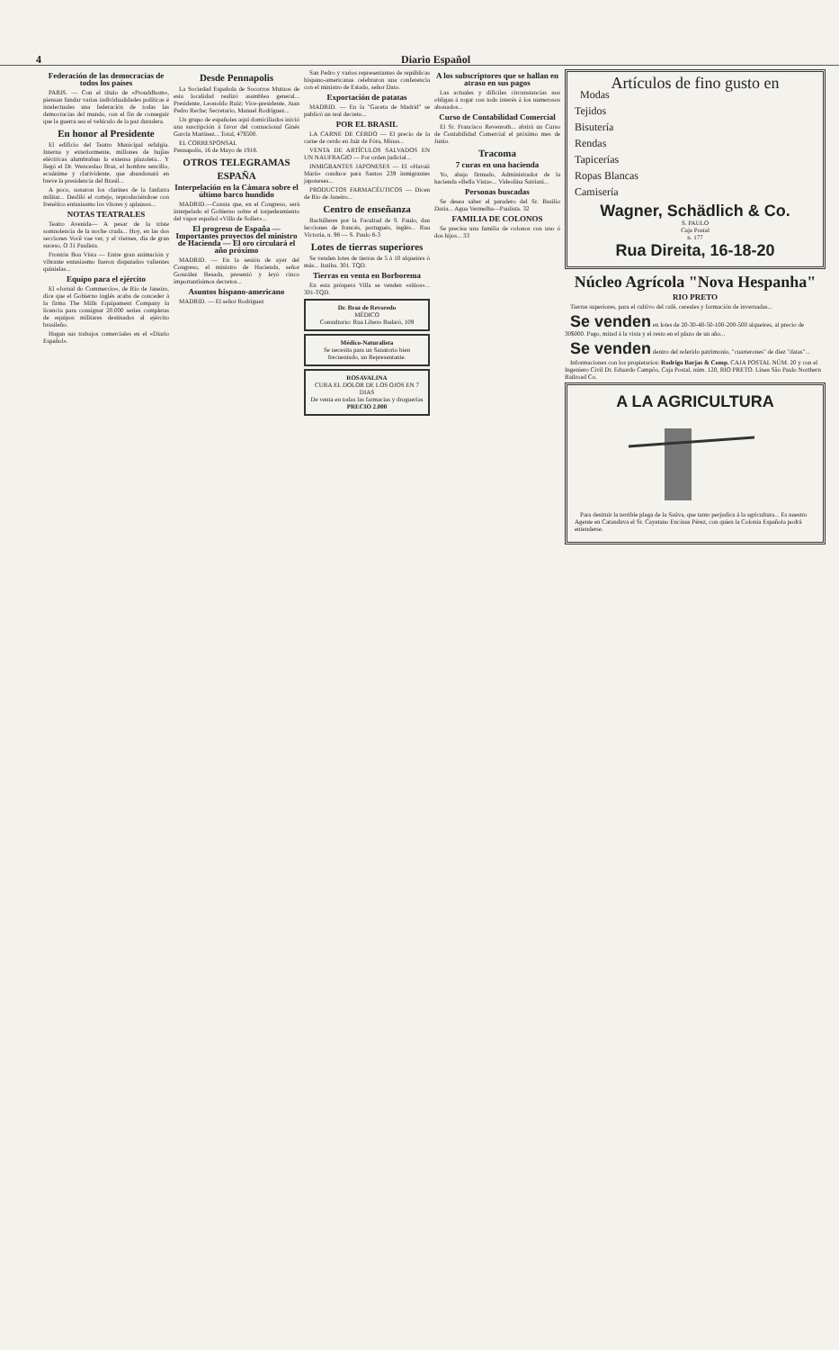4 Diario Español
Federación de las democracias de todos los países
PARIS. — Con el título de «Prouddhom», piensan fundar varias individualidades políticas é intelectuales una federación de todas las democracias del mundo, con el fin de conseguir que la guerra sea el vehículo de la paz duradera.
En honor al Presidente
El edificio del Teatro Municipal refulgía. Interna y exteriormente, millones de bujías eléctricas alumbraban la extensa plazoleta... Y llegó el Dr. Wenceslao Braz, el hombre sencillo, ecuánime y clarividente, que abandonará en breve la presidencia del Brasil...
A poco, sonaron los clarines de la fanfarra militar... Desfiló el cortejo, reproduciéndose con frenético entusiasmo los vítores y aplausos...
NOTAS TEATRALES
Teatro Avenida— A pesar de la triste somnolencia de la noche cruda... Hoy, en las dos secciones Você vae ver, y el viernes, día de gran suceso, O 31 Paulista.
Frontón Boa Vista — Entre gran animación y vibrante entusiasmo fueron disputados valientes quinielas...
Equipo para el ejército
El «Jornal do Commercio», de Río de Janeiro, dice que el Gobierno inglés acaba de conceder á la firma The Mills Equipament Company la licencia para consignar 20.000 series completas de equipos militares destinados al ejército brasileño.
Hagan sus trabajos comerciales en el «Diario Español».
Desde Pennapolis
La Sociedad Española de Socorros Mutuos de esta localidad realizó asamblea general... Presidente, Leonoldo Ruiz; Vice-presidente, Juan Pedro Reche; Secretario, Manuel Rodríguez...
Un grupo de españoles aquí domiciliados inició una suscripción á favor del connacional Ginés García Martínez... Total, 47$500.
EL CORRESPONSAL
Pennapolis, 16 de Mayo de 1918.
OTROS TELEGRAMAS
ESPAÑA
Interpelación en la Cámara sobre el último barco hundido
MADRID.—Consta que, en el Congreso, será interpelado el Gobierno sobre el torpedeamiento del vapor español «Villa de Soller»...
El progreso de España — Importantes proyectos del ministro de Hacienda — El oro circulará el año próximo
MADRID. — En la sesión de ayer del Congreso, el ministro de Hacienda, señor González Besada, presentó y leyó cinco importantísimos decretos...
Asuntos hispano-americano
MADRID. — El señor Rodríguez
San Pedro y varios representantes de repúblicas hispano-americanas celebraron una conferencia con el ministro de Estado, señor Dato.
Exportación de patatas
MADRID. — En la "Gaceta de Madrid" se publicó un real decreto...
POR EL BRASIL
LA CARNE DE CERDO — El precio de la carne de cerdo en Juiz de Fóra, Minas...
VENTA DE ARTÍCULOS SALVADOS EN UN NAUFRAGIO — Por orden judicial...
INMIGRANTES JAPONESES — El «Havaii Marú» conduce para Santos 239 inmigrantes japoneses...
PRODUCTOS FARMACÉUTICOS — Dicen de Río de Janeiro...
Centro de enseñanza
Bachilleres por la Facultad de S. Paulo, dan lecciones de francés, portugués, inglés... Rua Victoria, n. 98 — S. Paulo 8-3
Lotes de tierras superiores
Se venden lotes de tierras de 5 á 10 alqueires ó más... Itatiba. 301. TQD.
Tierras en venta en Borborema
En esta próspera Villa se venden «sitios»... 301-TQD.
Dr. Braz de Revoredo
MÉDICO
Consultorio: Rua Libero Badaró, 109
Médico-Naturalista
Se necesita para un Sanatorio bien frecuentado, un Representante.
ROSAVALINA
CURA EL DOLOR DE LOS OJOS EN 7 DIAS
De venta en todas las farmacias y droguerías
PRECIO 2.000
A los subscriptores que se hallan en atraso en sus pagos
Las actuales y difíciles circunstancias nos obligan á rogar con todo interés á los numerosos abonados...
Curso de Contabilidad Comercial
El Sr. Francisco Revenroth... abrirá un Curso de Contabilidad Comercial el próximo mes de Junio.
Tracoma
7 curas en una hacienda
Yo, abajo firmado, Administrador de la hacienda «Bella Vista»... Videolina Satriani...
Personas buscadas
Se desea saber el paradero del Sr. Basilio Daria... Agua Vermelha—Paulista. 32
FAMILIA DE COLONOS
Se precisa una familia de colonos con uno ó dos hijos... 33
Artículos de fino gusto en
Modas
Tejidos
Bisutería
Rendas
Tapicerías
Ropas Blancas
Camisería
Wagner, Schädlich & Co.
S. PAULO
Caja Postal
n. 177
Rua Direita, 16-18-20
Núcleo Agrícola "Nova Hespanha"
RIO PRETO
Tierras superiores, para el cultivo del café, cereales y formación de invernadas...
Se venden en lotes de 20-30-40-50-100-200-500 alqueires, al precio de 30$000. Pago, mitad á la vista y el resto en el plazo de un año...
Se venden dentro del referido patrimonio, "cuarterones" de diez "datas"...
Informaciones con los propietarios: Rodrigo Barjas & Comp. CAJA POSTAL NÚM. 20 y con el Ingeniero Civil Dr. Eduardo Campôo, Caja Postal, núm. 120, RIO PRETO. Línea São Paulo Northern Railroad Co.
A LA AGRICULTURA
Para destruir la terrible plaga de la Saúva, que tanto perjudica á la agricultura... Es nuestro Agente en Catanduva el Sr. Cayetano Encinas Pérez, con quien la Colonia Española podrá entenderse.